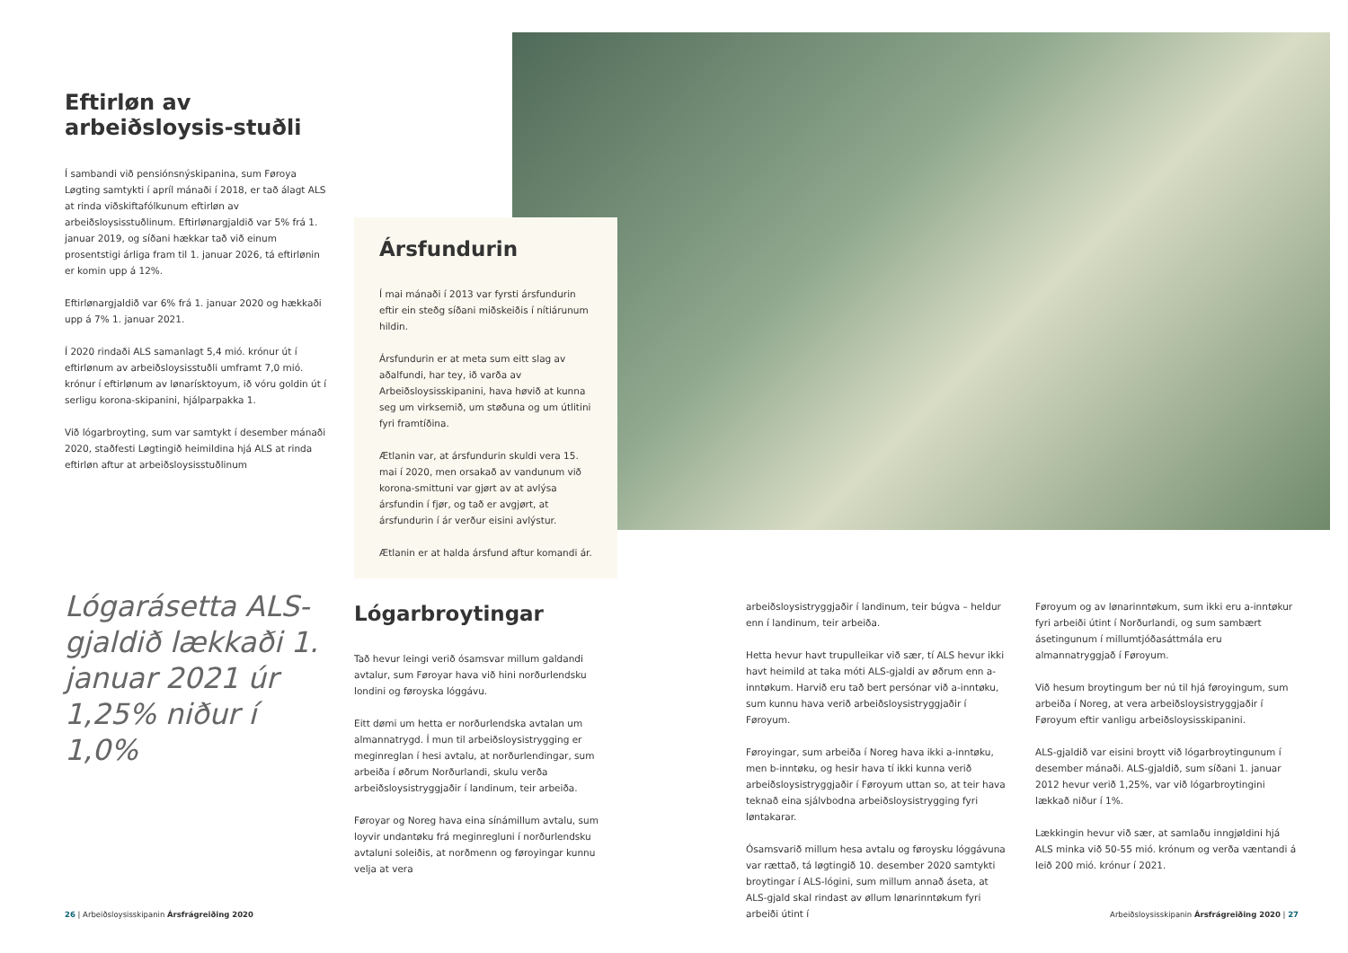Eftirløn av arbeiðsloysis-stuðli
Í sambandi við pensiónsnýskipanina, sum Føroya Løgting samtykti í apríl mánaði í 2018, er tað álagt ALS at rinda viðskiftafólkunum eftirløn av arbeiðsloysisstuðlinum. Eftirlønargjaldið var 5% frá 1. januar 2019, og síðani hækkar tað við einum prosentstigi árliga fram til 1. januar 2026, tá eftirlønin er komin upp á 12%.
Eftirlønargjaldið var 6% frá 1. januar 2020 og hækkaði upp á 7% 1. januar 2021.
Í 2020 rindaði ALS samanlagt 5,4 mió. krónur út í eftirlønum av arbeiðsloysisstuðli umframt 7,0 mió. krónur í eftirlønum av lønarísktoyum, ið vóru goldin út í serligu korona-skipanini, hjálparpakka 1.
Við lógarbroyting, sum var samtykt í desember mánaði 2020, staðfesti Løgtingið heimildina hjá ALS at rinda eftirløn aftur at arbeiðsloysisstuðlinum
Ársfundurin
Í mai mánaði í 2013 var fyrsti ársfundurin eftir ein steðg síðani miðskeiðis í nítiárunum hildin.
Ársfundurin er at meta sum eitt slag av aðalfundi, har tey, ið varða av Arbeiðsloysisskipanini, hava høvið at kunna seg um virksemið, um støðuna og um útlitini fyri framtíðina.
Ætlanin var, at ársfundurin skuldi vera 15. mai í 2020, men orsakað av vandunum við korona-smittuni var gjørt av at avlýsa ársfundin í fjør, og tað er avgjørt, at ársfundurin í ár verður eisini avlýstur.
Ætlanin er at halda ársfund aftur komandi ár.
Lógarásetta ALS-gjaldið lækkaði 1. januar 2021 úr 1,25% niður í 1,0%
Lógarbroytingar
Tað hevur leingi verið ósamsvar millum galdandi avtalur, sum Føroyar hava við hini norðurlendsku londini og føroyska lóggávu.
Eitt dømi um hetta er norðurlendska avtalan um almannatrygd. Í mun til arbeiðsloysistrygging er meginreglan í hesi avtalu, at norðurlendingar, sum arbeiða í øðrum Norðurlandi, skulu verða arbeiðsloysistryggjaðir í landinum, teir arbeiða.
Føroyar og Noreg hava eina sínámillum avtalu, sum loyvir undantøku frá meginregluni í norðurlendsku avtaluni soleiðis, at norðmenn og føroyingar kunnu velja at vera
arbeiðsloysistryggjaðir í landinum, teir búgva – heldur enn í landinum, teir arbeiða.
Hetta hevur havt trupulleikar við sær, tí ALS hevur ikki havt heimild at taka móti ALS-gjaldi av øðrum enn a-inntøkum. Harvið eru tað bert persónar við a-inntøku, sum kunnu hava verið arbeiðsloysistryggjaðir í Føroyum.
Føroyingar, sum arbeiða í Noreg hava ikki a-inntøku, men b-inntøku, og hesir hava tí ikki kunna verið arbeiðsloysistryggjaðir í Føroyum uttan so, at teir hava teknað eina sjálvbodna arbeiðsloysistrygging fyri løntakarar.
Ósamsvarið millum hesa avtalu og føroysku lóggávuna var rættað, tá løgtingið 10. desember 2020 samtykti broytingar í ALS-lógini, sum millum annað áseta, at ALS-gjald skal rindast av øllum lønarinntøkum fyri arbeiði útint í
Føroyum og av lønarinntøkum, sum ikki eru a-inntøkur fyri arbeiði útint í Norðurlandi, og sum sambært ásetingunum í millumtjóðasáttmála eru almannatryggjað í Føroyum.
Við hesum broytingum ber nú til hjá føroyingum, sum arbeiða í Noreg, at vera arbeiðsloysistryggjaðir í Føroyum eftir vanligu arbeiðsloysisskipanini.
ALS-gjaldið var eisini broytt við lógarbroytingunum í desember mánaði. ALS-gjaldið, sum síðani 1. januar 2012 hevur verið 1,25%, var við lógarbroytingini lækkað niður í 1%.
Lækkingin hevur við sær, at samlaðu inngjøldini hjá ALS minka við 50-55 mió. krónum og verða væntandi á leið 200 mió. krónur í 2021.
26 | Arbeiðsloysisskipanin Ársfrágreiðing 2020
Arbeiðsloysisskipanin Ársfrágreiðing 2020 | 27